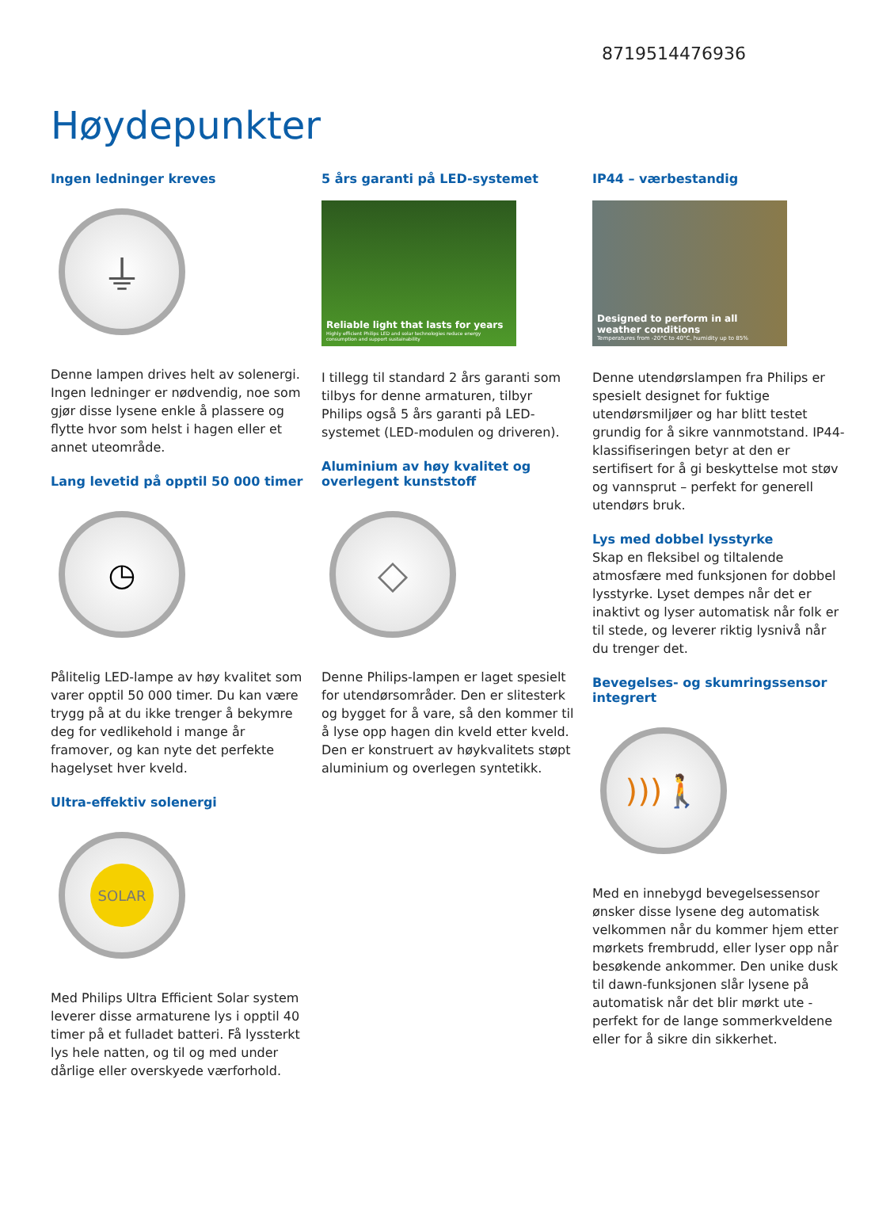8719514476936
Høydepunkter
Ingen ledninger kreves
⏚
Denne lampen drives helt av solenergi. Ingen ledninger er nødvendig, noe som gjør disse lysene enkle å plassere og flytte hvor som helst i hagen eller et annet uteområde.
Lang levetid på opptil 50 000 timer
◷
Pålitelig LED-lampe av høy kvalitet som varer opptil 50 000 timer. Du kan være trygg på at du ikke trenger å bekymre deg for vedlikehold i mange år framover, og kan nyte det perfekte hagelyset hver kveld.
Ultra-effektiv solenergi
SOLAR
Med Philips Ultra Efficient Solar system leverer disse armaturene lys i opptil 40 timer på et fulladet batteri. Få lyssterkt lys hele natten, og til og med under dårlige eller overskyede værforhold.
5 års garanti på LED-systemet
Reliable light that lasts for years
Highly efficient Philips LED and solar technologies reduce energy consumption and support sustainability
I tillegg til standard 2 års garanti som tilbys for denne armaturen, tilbyr Philips også 5 års garanti på LED-systemet (LED-modulen og driveren).
Aluminium av høy kvalitet og overlegent kunststoff
◇
Denne Philips-lampen er laget spesielt for utendørsområder. Den er slitesterk og bygget for å vare, så den kommer til å lyse opp hagen din kveld etter kveld. Den er konstruert av høykvalitets støpt aluminium og overlegen syntetikk.
IP44 – værbestandig
Designed to perform in all weather conditions
Temperatures from -20°C to 40°C, humidity up to 85%
Denne utendørslampen fra Philips er spesielt designet for fuktige utendørsmiljøer og har blitt testet grundig for å sikre vannmotstand. IP44-klassifiseringen betyr at den er sertifisert for å gi beskyttelse mot støv og vannsprut – perfekt for generell utendørs bruk.
Lys med dobbel lysstyrke
Skap en fleksibel og tiltalende atmosfære med funksjonen for dobbel lysstyrke. Lyset dempes når det er inaktivt og lyser automatisk når folk er til stede, og leverer riktig lysnivå når du trenger det.
Bevegelses- og skumringssensor integrert
))) 🚶
Med en innebygd bevegelsessensor ønsker disse lysene deg automatisk velkommen når du kommer hjem etter mørkets frembrudd, eller lyser opp når besøkende ankommer. Den unike dusk til dawn-funksjonen slår lysene på automatisk når det blir mørkt ute - perfekt for de lange sommerkveldene eller for å sikre din sikkerhet.